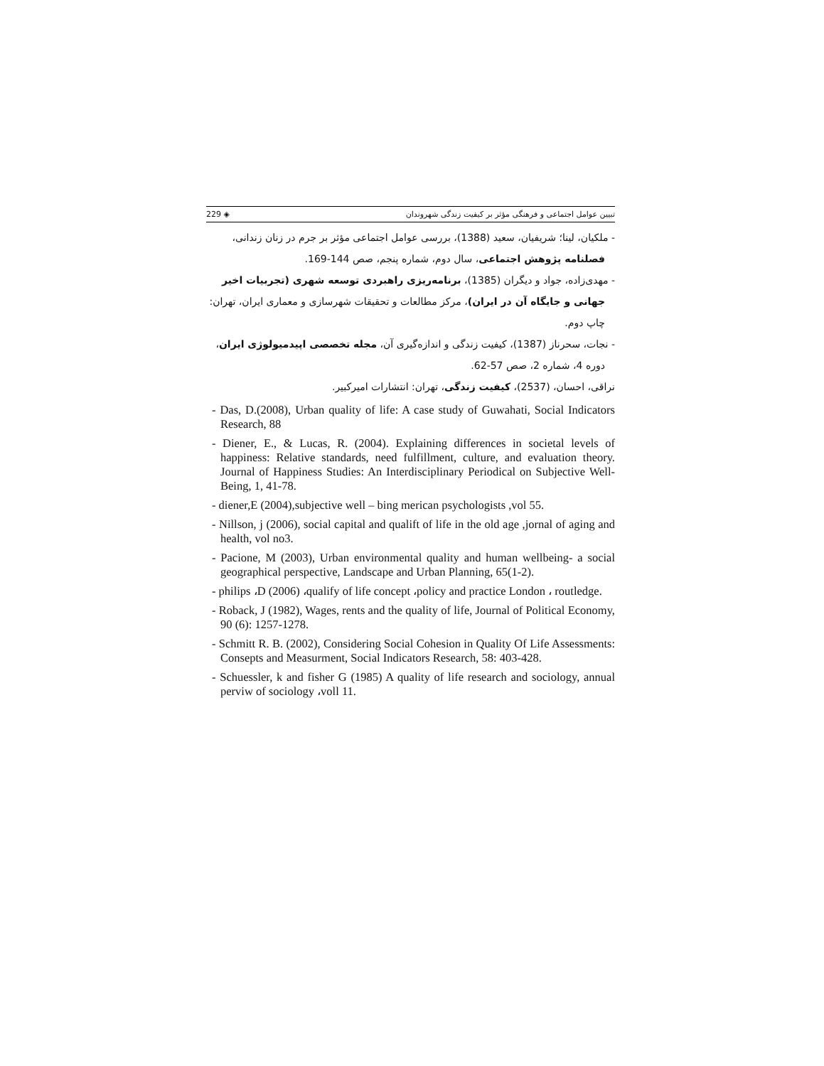تبیین عوامل اجتماعی و فرهنگی مؤثر بر کیفیت زندگی شهروندان ◈ 229
- ملکیان، لینا؛ شریفیان، سعید (1388)، بررسی عوامل اجتماعی مؤثر بر جرم در زنان زندانی،
فصلنامه پژوهش اجتماعی، سال دوم، شماره پنجم، صص 144-169.
- مهدی‌زاده، جواد و دیگران (1385)، برنامه‌ریزی راهبردی توسعه شهری (تجربیات اخیر
جهانی و جایگاه آن در ایران)، مرکز مطالعات و تحقیقات شهرسازی و معماری ایران، تهران:
چاپ دوم.
- نجات، سحرناز (1387)، کیفیت زندگی و اندازه‌گیری آن، مجله تخصصی اپیدمیولوژی ایران،
دوره 4، شماره 2، صص 57-62.
نراقی، احسان، (2537)، کیفیت زندگی، تهران: انتشارات امیرکبیر.
- Das, D.(2008), Urban quality of life: A case study of Guwahati, Social Indicators Research, 88
- Diener, E., & Lucas, R. (2004). Explaining differences in societal levels of happiness: Relative standards, need fulfillment, culture, and evaluation theory. Journal of Happiness Studies: An Interdisciplinary Periodical on Subjective Well-Being, 1, 41-78.
- diener,E (2004),subjective well – bing merican psychologists ,vol 55.
- Nillson, j (2006), social capital and qualift of life in the old age ,jornal of aging and health, vol no3.
- Pacione, M (2003), Urban environmental quality and human wellbeing- a social geographical perspective, Landscape and Urban Planning, 65(1-2).
- philips ،D (2006) ،qualify of life concept ،policy and practice London ، routledge.
- Roback, J (1982), Wages, rents and the quality of life, Journal of Political Economy, 90 (6): 1257-1278.
- Schmitt R. B. (2002), Considering Social Cohesion in Quality Of Life Assessments: Consepts and Measurment, Social Indicators Research, 58: 403-428.
- Schuessler, k and fisher G (1985) A quality of life research and sociology, annual perviw of sociology ،voll 11.